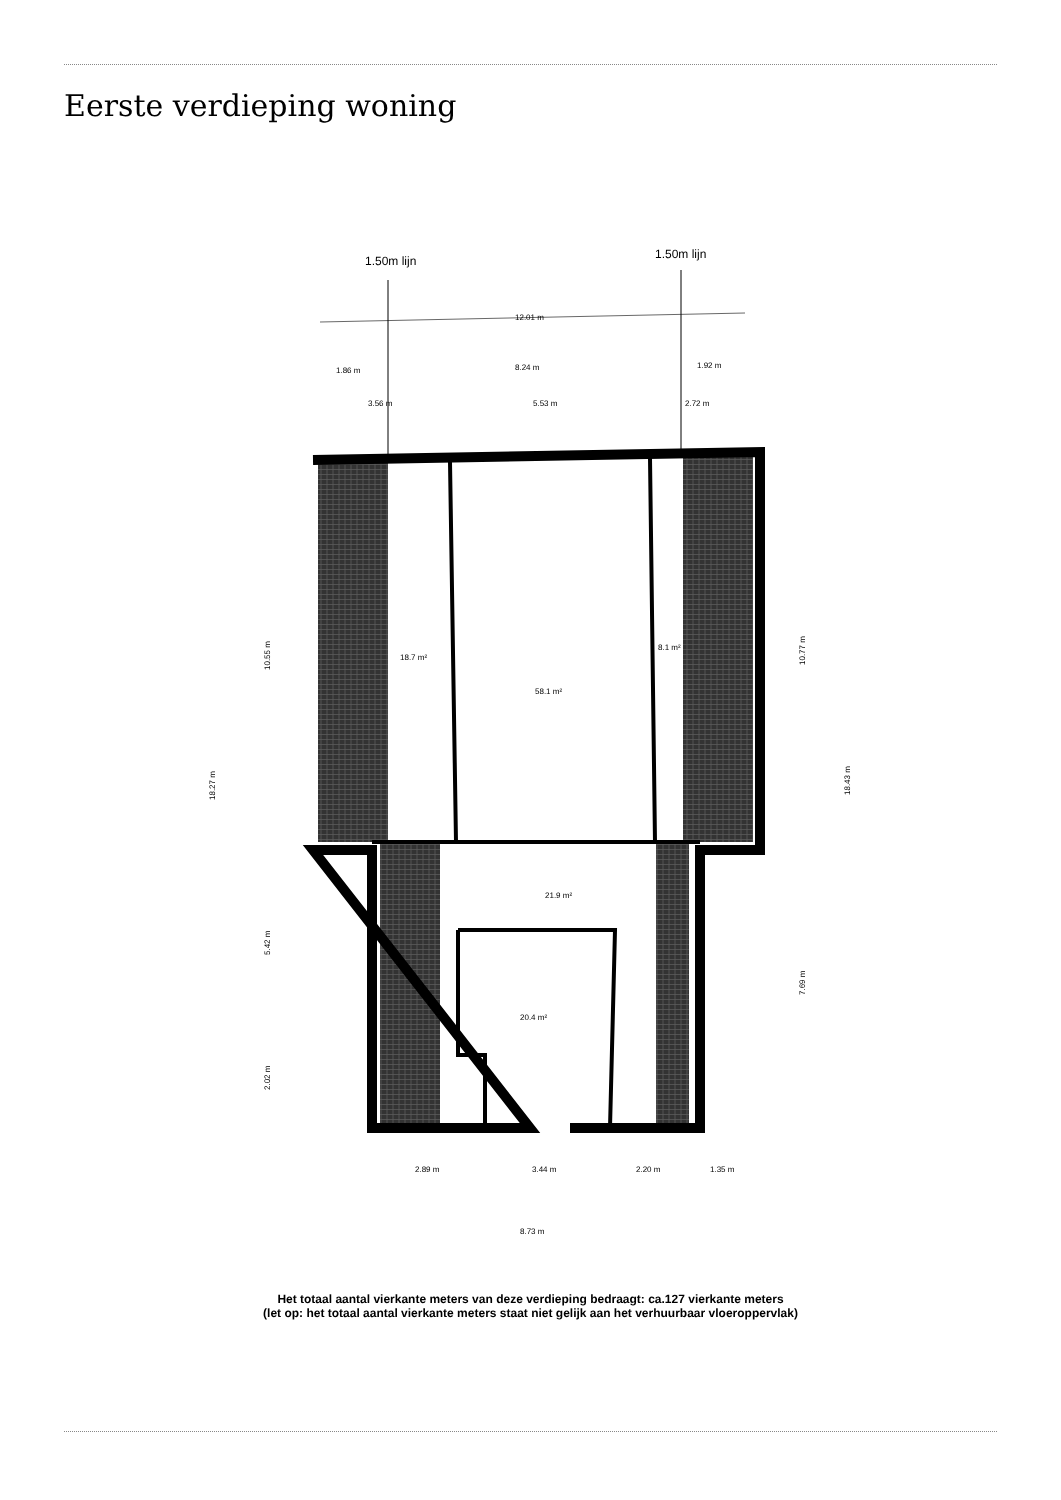Eerste verdieping woning
1.50m lijn
1.50m lijn
12.01 m
1.86 m
8.24 m
1.92 m
3.56 m
5.53 m
2.72 m
18.7 m²
58.1 m²
8.1 m²
21.9 m²
20.4 m²
2.89 m
3.44 m
2.20 m
1.35 m
8.73 m
18.27 m
10.55 m
5.42 m
2.02 m
10.77 m
7.69 m
18.43 m
Het totaal aantal vierkante meters van deze verdieping bedraagt: ca.127 vierkante meters
(let op: het totaal aantal vierkante meters staat niet gelijk aan het verhuurbaar vloeroppervlak)